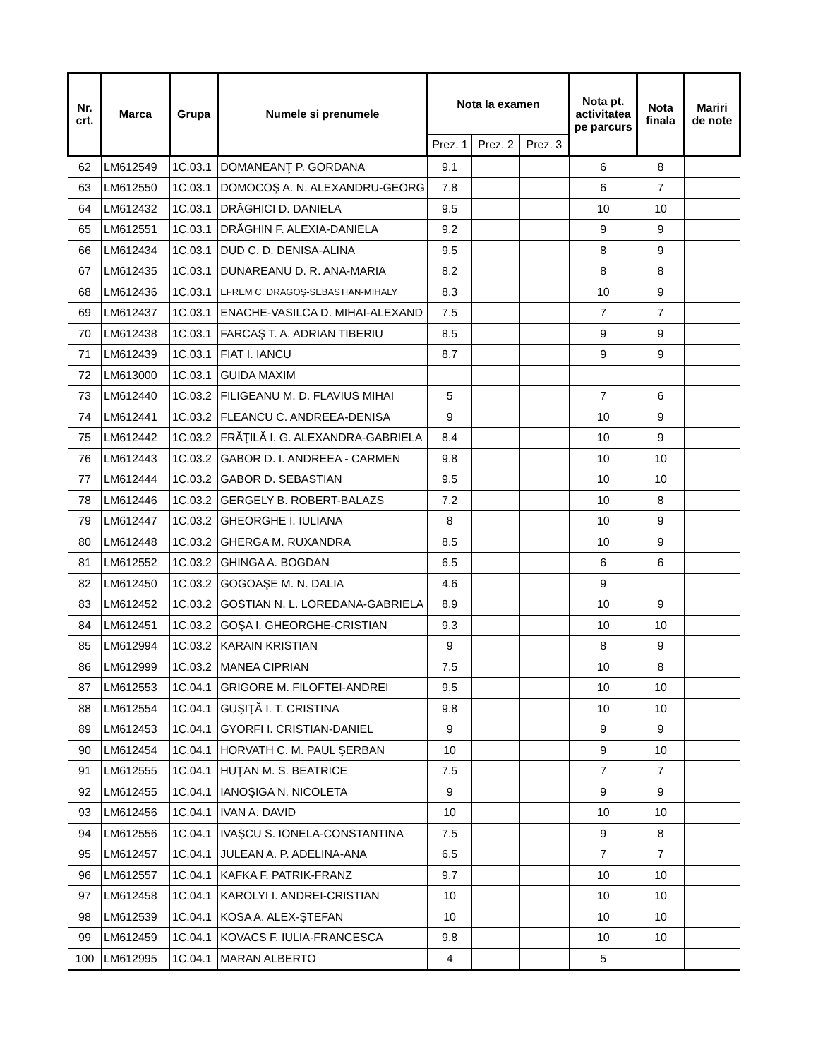| Nr. crt. | Marca | Grupa | Numele si prenumele | Nota la examen | | | Nota pt. activitatea pe parcurs | Nota finala | Mariri de note |
| --- | --- | --- | --- | --- | --- | --- | --- | --- | --- |
| | | | | Prez. 1 | Prez. 2 | Prez. 3 | | | |
| 62 | LM612549 | 1C.03.1 | DOMANEANŢ P. GORDANA | 9.1 | | | 6 | 8 | |
| 63 | LM612550 | 1C.03.1 | DOMOCOŞ A. N. ALEXANDRU-GEORG | 7.8 | | | 6 | 7 | |
| 64 | LM612432 | 1C.03.1 | DRĂGHICI D. DANIELA | 9.5 | | | 10 | 10 | |
| 65 | LM612551 | 1C.03.1 | DRĂGHIN F. ALEXIA-DANIELA | 9.2 | | | 9 | 9 | |
| 66 | LM612434 | 1C.03.1 | DUD C. D. DENISA-ALINA | 9.5 | | | 8 | 9 | |
| 67 | LM612435 | 1C.03.1 | DUNAREANU D. R. ANA-MARIA | 8.2 | | | 8 | 8 | |
| 68 | LM612436 | 1C.03.1 | EFREM C. DRAGOŞ-SEBASTIAN-MIHALY | 8.3 | | | 10 | 9 | |
| 69 | LM612437 | 1C.03.1 | ENACHE-VASILCA D. MIHAI-ALEXAND | 7.5 | | | 7 | 7 | |
| 70 | LM612438 | 1C.03.1 | FARCAŞ T. A. ADRIAN TIBERIU | 8.5 | | | 9 | 9 | |
| 71 | LM612439 | 1C.03.1 | FIAT I. IANCU | 8.7 | | | 9 | 9 | |
| 72 | LM613000 | 1C.03.1 | GUIDA MAXIM | | | | | | |
| 73 | LM612440 | 1C.03.2 | FILIGEANU M. D. FLAVIUS MIHAI | 5 | | | 7 | 6 | |
| 74 | LM612441 | 1C.03.2 | FLEANCU C. ANDREEA-DENISA | 9 | | | 10 | 9 | |
| 75 | LM612442 | 1C.03.2 | FRĂŢILĂ I. G. ALEXANDRA-GABRIELA | 8.4 | | | 10 | 9 | |
| 76 | LM612443 | 1C.03.2 | GABOR D. I. ANDREEA - CARMEN | 9.8 | | | 10 | 10 | |
| 77 | LM612444 | 1C.03.2 | GABOR D. SEBASTIAN | 9.5 | | | 10 | 10 | |
| 78 | LM612446 | 1C.03.2 | GERGELY B. ROBERT-BALAZS | 7.2 | | | 10 | 8 | |
| 79 | LM612447 | 1C.03.2 | GHEORGHE I. IULIANA | 8 | | | 10 | 9 | |
| 80 | LM612448 | 1C.03.2 | GHERGA M. RUXANDRA | 8.5 | | | 10 | 9 | |
| 81 | LM612552 | 1C.03.2 | GHINGA A. BOGDAN | 6.5 | | | 6 | 6 | |
| 82 | LM612450 | 1C.03.2 | GOGOAŞE M. N. DALIA | 4.6 | | | 9 | | |
| 83 | LM612452 | 1C.03.2 | GOSTIAN N. L. LOREDANA-GABRIELA | 8.9 | | | 10 | 9 | |
| 84 | LM612451 | 1C.03.2 | GOŞA I. GHEORGHE-CRISTIAN | 9.3 | | | 10 | 10 | |
| 85 | LM612994 | 1C.03.2 | KARAIN KRISTIAN | 9 | | | 8 | 9 | |
| 86 | LM612999 | 1C.03.2 | MANEA CIPRIAN | 7.5 | | | 10 | 8 | |
| 87 | LM612553 | 1C.04.1 | GRIGORE M. FILOFTEI-ANDREI | 9.5 | | | 10 | 10 | |
| 88 | LM612554 | 1C.04.1 | GUŞIŢĂ I. T. CRISTINA | 9.8 | | | 10 | 10 | |
| 89 | LM612453 | 1C.04.1 | GYORFI I. CRISTIAN-DANIEL | 9 | | | 9 | 9 | |
| 90 | LM612454 | 1C.04.1 | HORVATH C. M. PAUL ŞERBAN | 10 | | | 9 | 10 | |
| 91 | LM612555 | 1C.04.1 | HUŢAN M. S. BEATRICE | 7.5 | | | 7 | 7 | |
| 92 | LM612455 | 1C.04.1 | IANOŞIGA N. NICOLETA | 9 | | | 9 | 9 | |
| 93 | LM612456 | 1C.04.1 | IVAN A. DAVID | 10 | | | 10 | 10 | |
| 94 | LM612556 | 1C.04.1 | IVAŞCU S. IONELA-CONSTANTINA | 7.5 | | | 9 | 8 | |
| 95 | LM612457 | 1C.04.1 | JULEAN A. P. ADELINA-ANA | 6.5 | | | 7 | 7 | |
| 96 | LM612557 | 1C.04.1 | KAFKA F. PATRIK-FRANZ | 9.7 | | | 10 | 10 | |
| 97 | LM612458 | 1C.04.1 | KAROLYI I. ANDREI-CRISTIAN | 10 | | | 10 | 10 | |
| 98 | LM612539 | 1C.04.1 | KOSA A. ALEX-ŞTEFAN | 10 | | | 10 | 10 | |
| 99 | LM612459 | 1C.04.1 | KOVACS F. IULIA-FRANCESCA | 9.8 | | | 10 | 10 | |
| 100 | LM612995 | 1C.04.1 | MARAN ALBERTO | 4 | | | 5 | | |